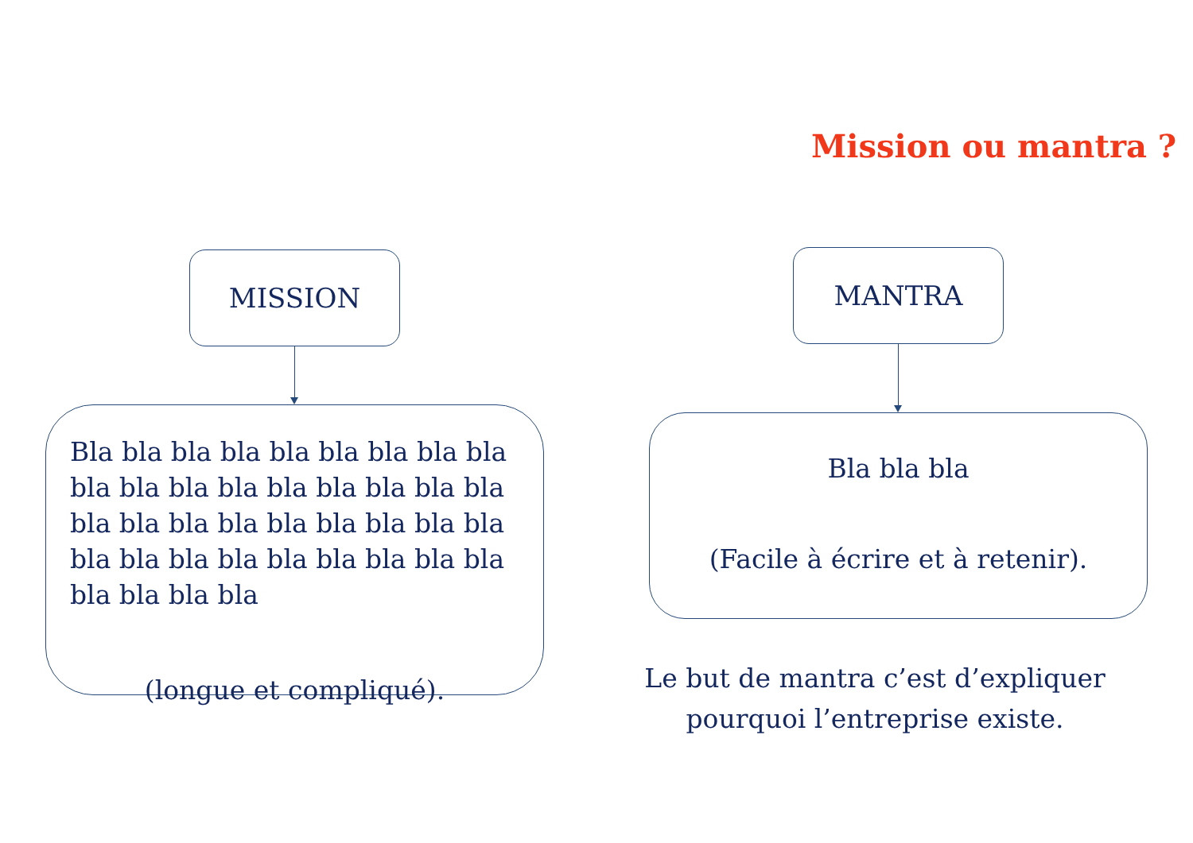Mission ou mantra ?
MISSION
Bla bla bla bla bla bla bla bla bla bla bla bla bla bla bla bla bla bla bla bla bla bla bla bla bla bla bla bla bla bla bla bla bla bla bla bla bla bla bla bla
(longue et compliqué).
MANTRA
Bla bla bla
(Facile à écrire et à retenir).
Le but de mantra c’est d’expliquer pourquoi l’entreprise existe.